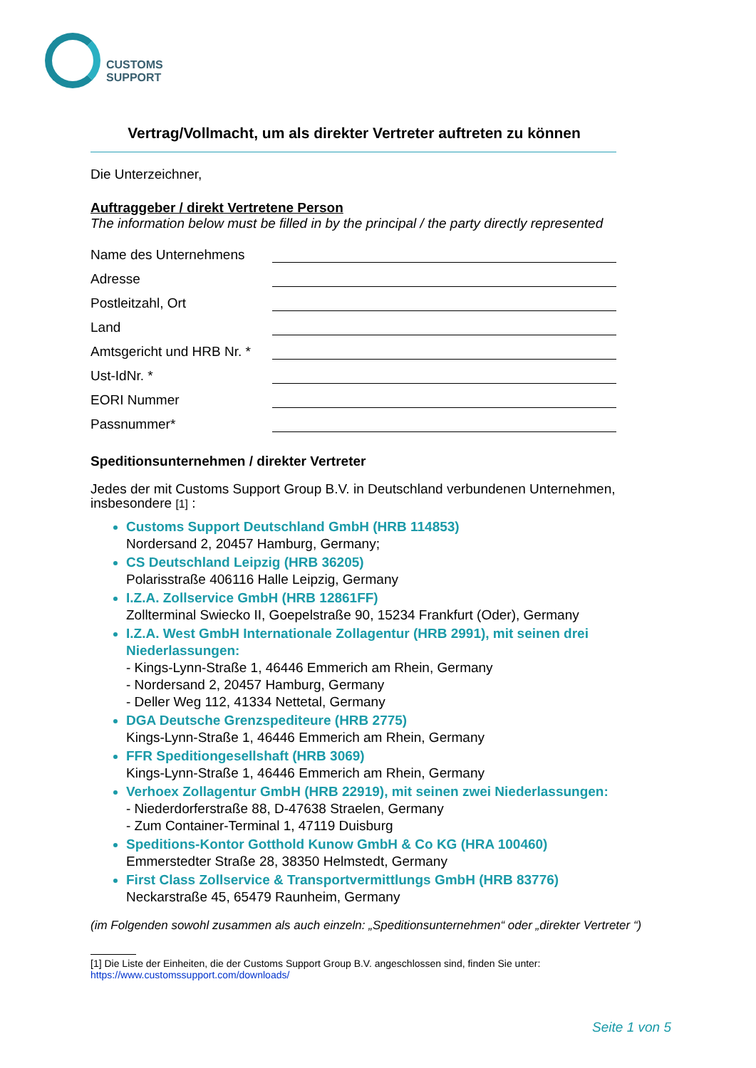CUSTOMS
SUPPORT
Vertrag/Vollmacht, um als direkter Vertreter auftreten zu können
Die Unterzeichner,
Auftraggeber / direkt Vertretene Person
The information below must be filled in by the principal / the party directly represented
Name des Unternehmens
Adresse
Postleitzahl, Ort
Land
Amtsgericht und HRB Nr. *
Ust-IdNr. *
EORI Nummer
Passnummer*
Speditionsunternehmen / direkter Vertreter
Jedes der mit Customs Support Group B.V. in Deutschland verbundenen Unternehmen, insbesondere [1] :
Customs Support Deutschland GmbH (HRB 114853)
Nordersand 2, 20457 Hamburg, Germany;
CS Deutschland Leipzig (HRB 36205)
Polarisstraße 406116 Halle Leipzig, Germany
I.Z.A. Zollservice GmbH (HRB 12861FF)
Zollterminal Swiecko II, Goepelstraße 90, 15234 Frankfurt (Oder), Germany
I.Z.A. West GmbH Internationale Zollagentur (HRB 2991), mit seinen drei Niederlassungen:
- Kings-Lynn-Straße 1, 46446 Emmerich am Rhein, Germany
- Nordersand 2, 20457 Hamburg, Germany
- Deller Weg 112, 41334 Nettetal, Germany
DGA Deutsche Grenzspediteure (HRB 2775)
Kings-Lynn-Straße 1, 46446 Emmerich am Rhein, Germany
FFR Speditiongesellshaft (HRB 3069)
Kings-Lynn-Straße 1, 46446 Emmerich am Rhein, Germany
Verhoex Zollagentur GmbH (HRB 22919), mit seinen zwei Niederlassungen:
- Niederdorferstraße 88, D-47638 Straelen, Germany
- Zum Container-Terminal 1, 47119 Duisburg
Speditions-Kontor Gotthold Kunow GmbH & Co KG (HRA 100460)
Emmerstedter Straße 28, 38350 Helmstedt, Germany
First Class Zollservice & Transportvermittlungs GmbH (HRB 83776)
Neckarstraße 45, 65479 Raunheim, Germany
(im Folgenden sowohl zusammen als auch einzeln: „Speditionsunternehmen“ oder „direkter Vertreter “)
[1] Die Liste der Einheiten, die der Customs Support Group B.V. angeschlossen sind, finden Sie unter:
https://www.customssupport.com/downloads/
Seite 1 von 5